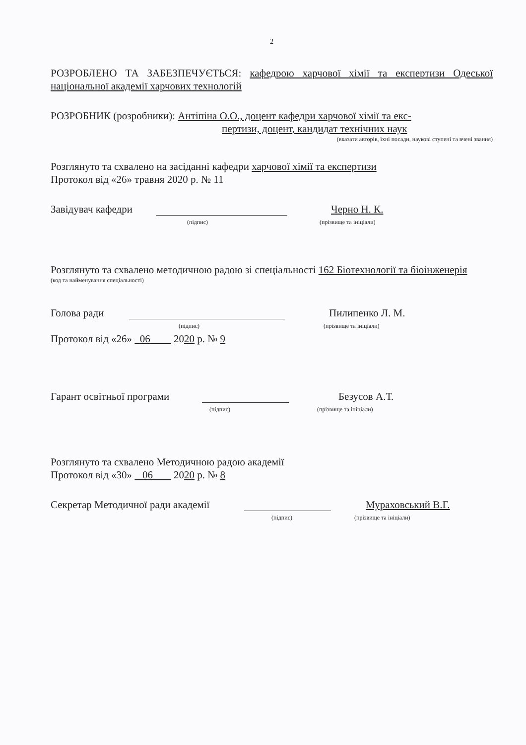2
РОЗРОБЛЕНО ТА ЗАБЕЗПЕЧУЄТЬСЯ: кафедрою харчової хімії та експертизи Одеської національної академії харчових технологій
РОЗРОБНИК (розробники): Антіпіна О.О., доцент кафедри харчової хімії та екс-
пертизи, доцент, кандидат технічних наук
(вказати авторів, їхні посади, наукові ступені та вчені звання)
Розглянуто та схвалено на засіданні кафедри харчової хімії та експертизи
Протокол від «26» травня 2020 р. № 11
Завідувач кафедри Черно Н. К.
(підпис) (прізвище та ініціали)
Розглянуто та схвалено методичною радою зі спеціальності 162 Біотехнології та біоінженерія
(код та найменування спеціальності)
Голова ради Пилипенко Л. М.
(підпис) (прізвище та ініціали)
Протокол від «26» 06 2020 р. № 9
Гарант освітньої програми Безусов А.Т.
(підпис) (прізвище та ініціали)
Розглянуто та схвалено Методичною радою академії
Протокол від «30» 06 2020 р. № 8
Секретар Методичної ради академії Мураховський В.Г.
(підпис) (прізвище та ініціали)